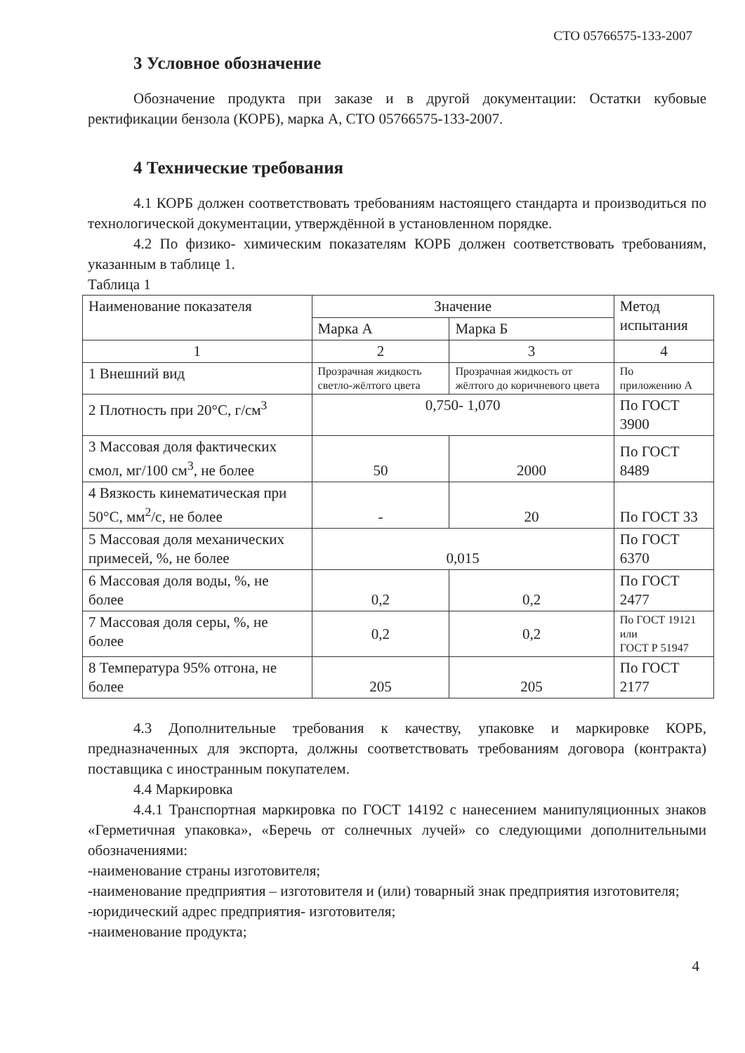СТО 05766575-133-2007
3 Условное обозначение
Обозначение продукта при заказе и в другой документации: Остатки кубовые ректификации бензола (КОРБ), марка А, СТО 05766575-133-2007.
4 Технические требования
4.1 КОРБ должен соответствовать требованиям настоящего стандарта и производиться по технологической документации, утверждённой в установленном порядке.
4.2 По физико- химическим показателям КОРБ должен соответствовать требованиям, указанным в таблице 1.
Таблица 1
| Наименование показателя | Значение | | Метод испытания |
| --- | --- | --- | --- |
| | Марка А | Марка Б | |
| 1 | 2 | 3 | 4 |
| 1 Внешний вид | Прозрачная жидкость светло-жёлтого цвета | Прозрачная жидкость от жёлтого до коричневого цвета | По приложению А |
| 2 Плотность при 20°С, г/см<sup>3</sup> | 0,750- 1,070 | | По ГОСТ 3900 |
| 3 Массовая доля фактических смол, мг/100 см<sup>3</sup>, не более | 50 | 2000 | По ГОСТ 8489 |
| 4 Вязкость кинематическая при 50°С, мм<sup>2</sup>/с, не более | - | 20 | По ГОСТ 33 |
| 5 Массовая доля механических примесей, %, не более | 0,015 | | По ГОСТ 6370 |
| 6 Массовая доля воды, %, не более | 0,2 | 0,2 | По ГОСТ 2477 |
| 7 Массовая доля серы, %, не более | 0,2 | 0,2 | По ГОСТ 19121 или ГОСТ Р 51947 |
| 8 Температура 95% отгона, не более | 205 | 205 | По ГОСТ 2177 |
4.3 Дополнительные требования к качеству, упаковке и маркировке КОРБ, предназначенных для экспорта, должны соответствовать требованиям договора (контракта) поставщика с иностранным покупателем.
4.4 Маркировка
4.4.1 Транспортная маркировка по ГОСТ 14192 с нанесением манипуляционных знаков «Герметичная упаковка», «Беречь от солнечных лучей» со следующими дополнительными обозначениями:
-наименование страны изготовителя;
-наименование предприятия – изготовителя и (или) товарный знак предприятия изготовителя;
-юридический адрес предприятия- изготовителя;
-наименование продукта;
4